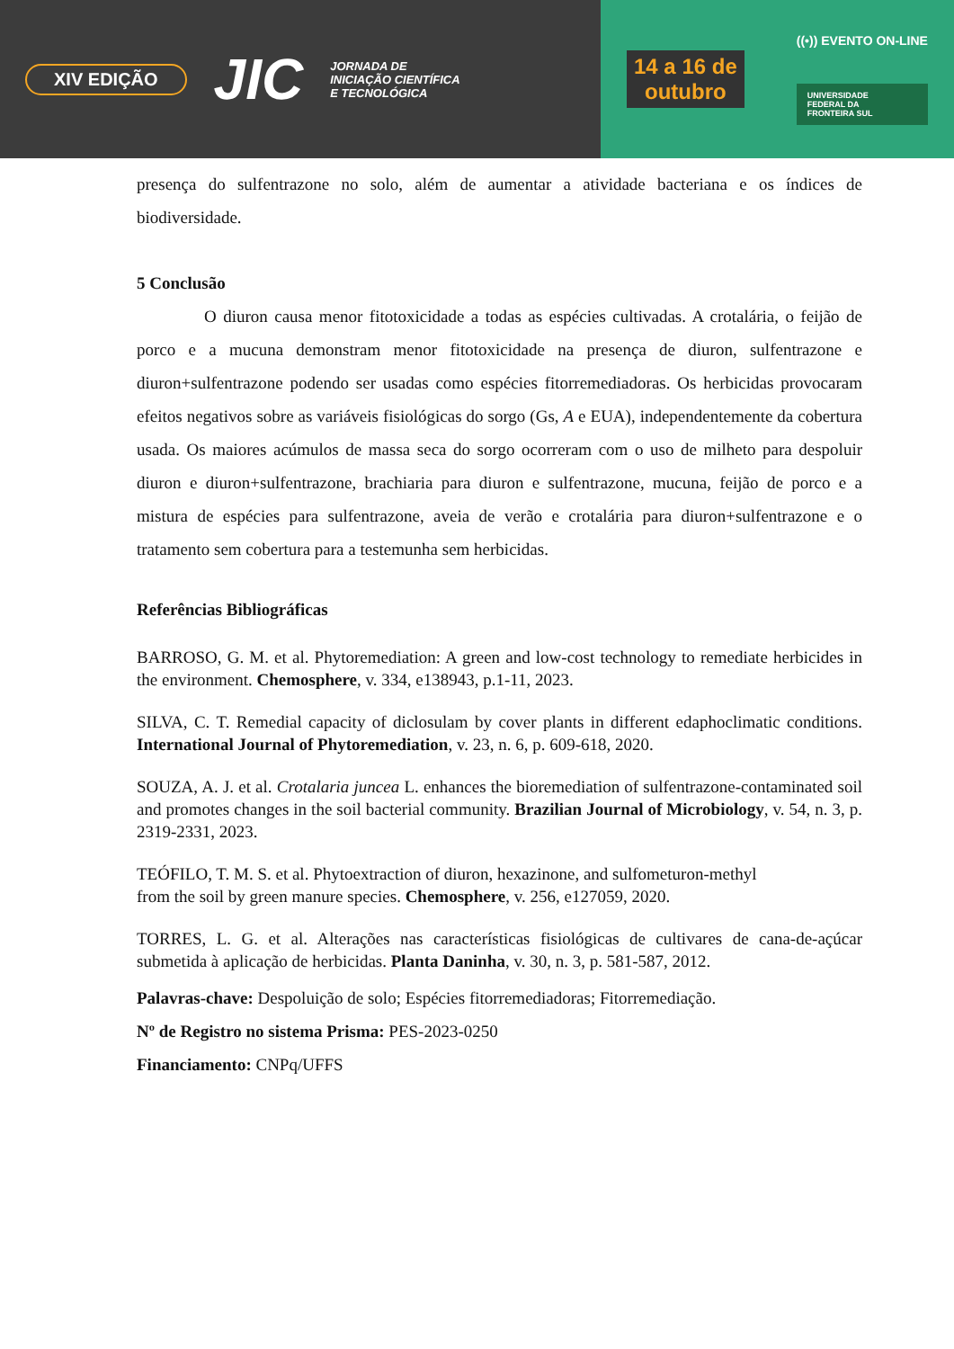XIV EDIÇÃO
JIC
JORNADA DE
INICIAÇÃO CIENTÍFICA
E TECNOLÓGICA
14 a 16 de
outubro
((•)) EVENTO ON-LINE
UNIVERSIDADE
FEDERAL DA
FRONTEIRA SUL
presença do sulfentrazone no solo, além de aumentar a atividade bacteriana e os índices de biodiversidade.
5 Conclusão
O diuron causa menor fitotoxicidade a todas as espécies cultivadas. A crotalária, o feijão de porco e a mucuna demonstram menor fitotoxicidade na presença de diuron, sulfentrazone e diuron+sulfentrazone podendo ser usadas como espécies fitorremediadoras. Os herbicidas provocaram efeitos negativos sobre as variáveis fisiológicas do sorgo (Gs, A e EUA), independentemente da cobertura usada. Os maiores acúmulos de massa seca do sorgo ocorreram com o uso de milheto para despoluir diuron e diuron+sulfentrazone, brachiaria para diuron e sulfentrazone, mucuna, feijão de porco e a mistura de espécies para sulfentrazone, aveia de verão e crotalária para diuron+sulfentrazone e o tratamento sem cobertura para a testemunha sem herbicidas.
Referências Bibliográficas
BARROSO, G. M. et al. Phytoremediation: A green and low-cost technology to remediate herbicides in the environment. Chemosphere, v. 334, e138943, p.1-11, 2023.
SILVA, C. T. Remedial capacity of diclosulam by cover plants in different edaphoclimatic conditions. International Journal of Phytoremediation, v. 23, n. 6, p. 609-618, 2020.
SOUZA, A. J. et al. Crotalaria juncea L. enhances the bioremediation of sulfentrazone-contaminated soil and promotes changes in the soil bacterial community. Brazilian Journal of Microbiology, v. 54, n. 3, p. 2319-2331, 2023.
TEÓFILO, T. M. S. et al. Phytoextraction of diuron, hexazinone, and sulfometuron-methyl
from the soil by green manure species. Chemosphere, v. 256, e127059, 2020.
TORRES, L. G. et al. Alterações nas características fisiológicas de cultivares de cana-de-açúcar submetida à aplicação de herbicidas. Planta Daninha, v. 30, n. 3, p. 581-587, 2012.
Palavras-chave: Despoluição de solo; Espécies fitorremediadoras; Fitorremediação.
Nº de Registro no sistema Prisma: PES-2023-0250
Financiamento: CNPq/UFFS